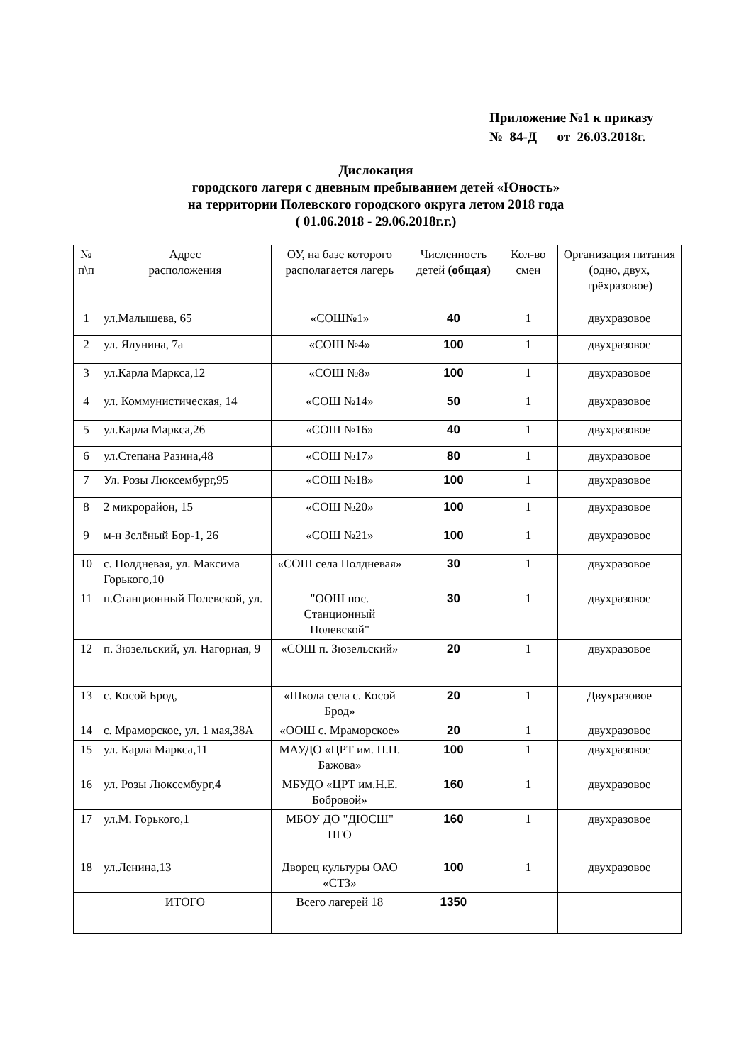Приложение №1 к приказу
№ 84-Д от 26.03.2018г.
Дислокация
городского лагеря с дневным пребыванием детей «Юность»
на территории Полевского городского округа летом 2018 года
( 01.06.2018 - 29.06.2018г.г.)
| № п\п | Адрес расположения | ОУ, на базе которого располагается лагерь | Численность детей (общая) | Кол-во смен | Организация питания (одно, двух, трёхразовое) |
| --- | --- | --- | --- | --- | --- |
| 1 | ул.Малышева, 65 | «СОШ№1» | 40 | 1 | двухразовое |
| 2 | ул. Ялунина, 7а | «СОШ №4» | 100 | 1 | двухразовое |
| 3 | ул.Карла Маркса,12 | «СОШ №8» | 100 | 1 | двухразовое |
| 4 | ул. Коммунистическая, 14 | «СОШ №14» | 50 | 1 | двухразовое |
| 5 | ул.Карла Маркса,26 | «СОШ №16» | 40 | 1 | двухразовое |
| 6 | ул.Степана Разина,48 | «СОШ №17» | 80 | 1 | двухразовое |
| 7 | Ул. Розы Люксембург,95 | «СОШ №18» | 100 | 1 | двухразовое |
| 8 | 2 микрорайон, 15 | «СОШ №20» | 100 | 1 | двухразовое |
| 9 | м-н Зелёный Бор-1, 26 | «СОШ №21» | 100 | 1 | двухразовое |
| 10 | с. Полдневая, ул. Максима Горького,10 | «СОШ села Полдневая» | 30 | 1 | двухразовое |
| 11 | п.Станционный Полевской, ул. | "ООШ пос. Станционный Полевской" | 30 | 1 | двухразовое |
| 12 | п. Зюзельский, ул. Нагорная, 9 | «СОШ п. Зюзельский» | 20 | 1 | двухразовое |
| 13 | с. Косой Брод, | «Школа села с. Косой Брод» | 20 | 1 | Двухразовое |
| 14 | с. Мраморское, ул. 1 мая,38А | «ООШ с. Мраморское» | 20 | 1 | двухразовое |
| 15 | ул. Карла Маркса,11 | МАУДО «ЦРТ им. П.П. Бажова» | 100 | 1 | двухразовое |
| 16 | ул. Розы Люксембург,4 | МБУДО «ЦРТ им.Н.Е. Бобровой» | 160 | 1 | двухразовое |
| 17 | ул.М. Горького,1 | МБОУ ДО "ДЮСШ" ПГО | 160 | 1 | двухразовое |
| 18 | ул.Ленина,13 | Дворец культуры ОАО «СТЗ» | 100 | 1 | двухразовое |
| | ИТОГО | Всего лагерей 18 | 1350 | | |